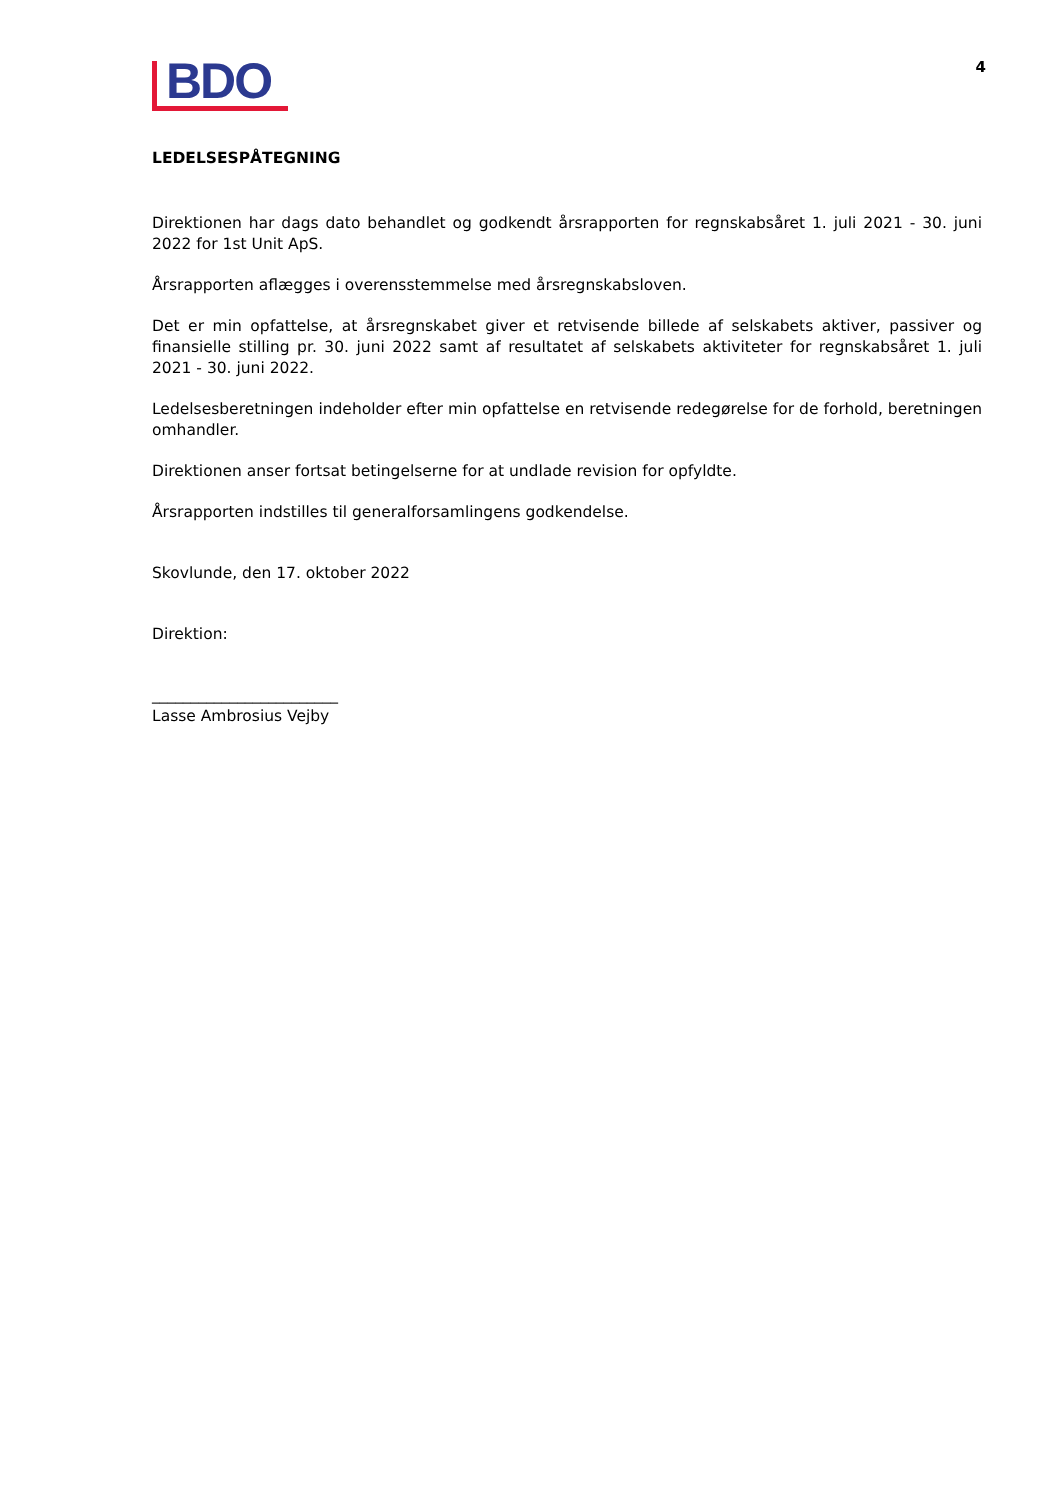BDO
4
LEDELSESPÅTEGNING
Direktionen har dags dato behandlet og godkendt årsrapporten for regnskabsåret 1. juli 2021 - 30. juni 2022 for 1st Unit ApS.
Årsrapporten aflægges i overensstemmelse med årsregnskabsloven.
Det er min opfattelse, at årsregnskabet giver et retvisende billede af selskabets aktiver, passiver og finansielle stilling pr. 30. juni 2022 samt af resultatet af selskabets aktiviteter for regnskabsåret 1. juli 2021 - 30. juni 2022.
Ledelsesberetningen indeholder efter min opfattelse en retvisende redegørelse for de forhold, beretningen omhandler.
Direktionen anser fortsat betingelserne for at undlade revision for opfyldte.
Årsrapporten indstilles til generalforsamlingens godkendelse.
Skovlunde, den 17. oktober 2022
Direktion:
________________________
Lasse Ambrosius Vejby